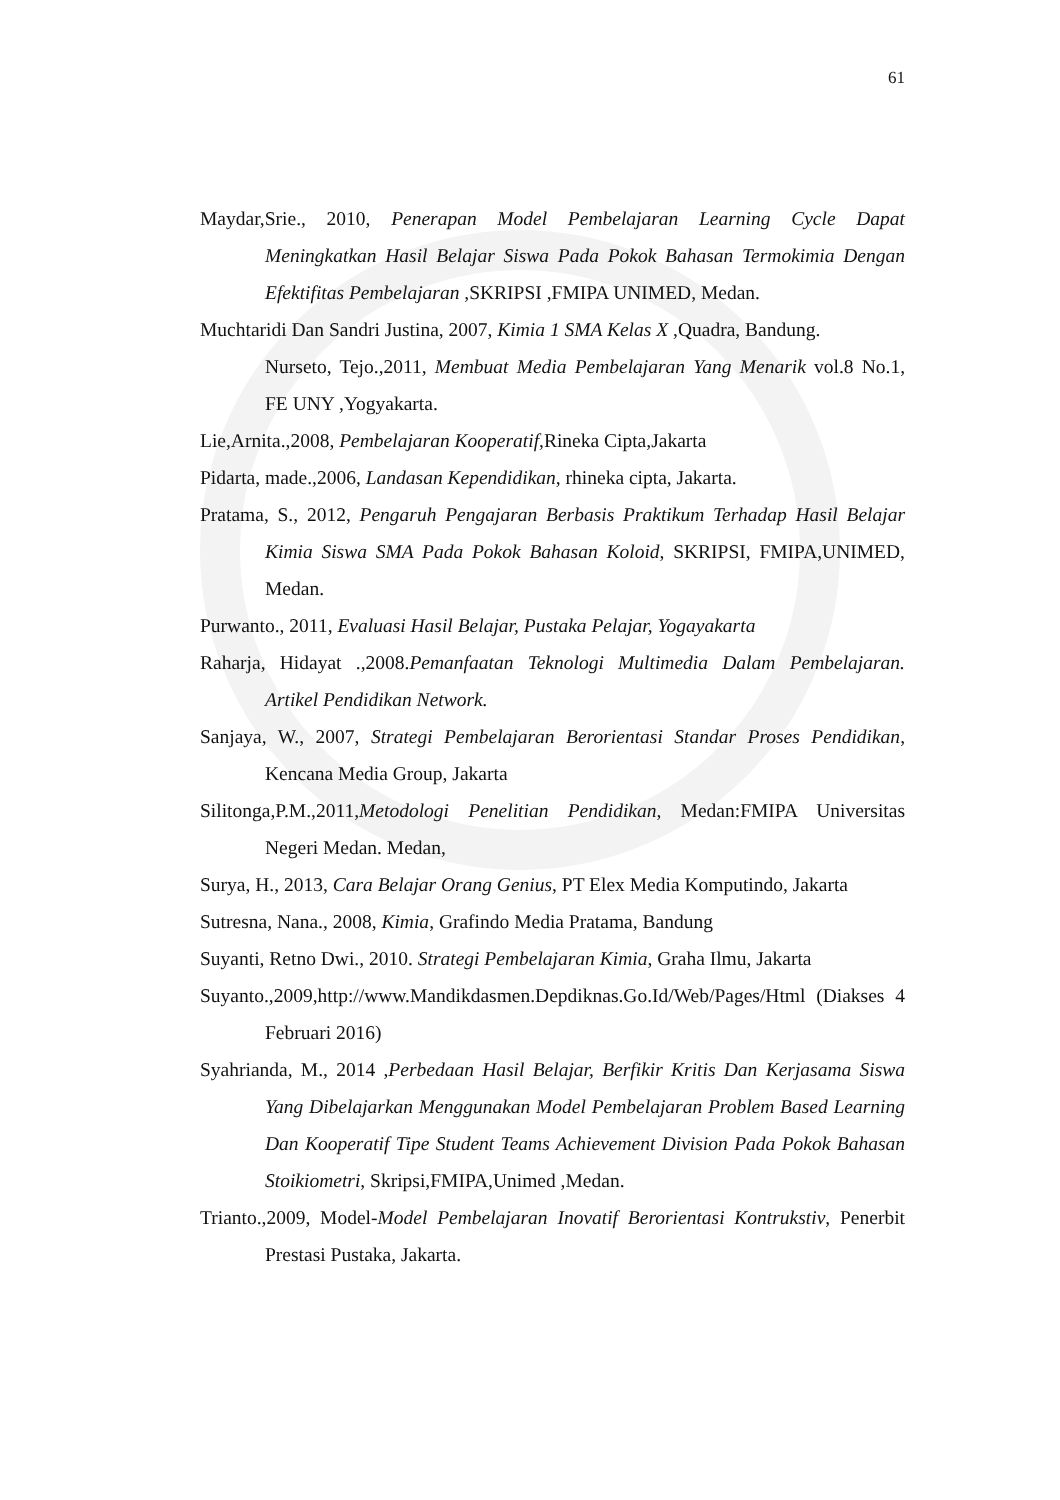61
Maydar,Srie., 2010, Penerapan Model Pembelajaran Learning Cycle Dapat Meningkatkan Hasil Belajar Siswa Pada Pokok Bahasan Termokimia Dengan Efektifitas Pembelajaran ,SKRIPSI ,FMIPA UNIMED, Medan.
Muchtaridi Dan Sandri Justina, 2007, Kimia 1 SMA Kelas X ,Quadra, Bandung.
Nurseto, Tejo.,2011, Membuat Media Pembelajaran Yang Menarik vol.8 No.1, FE UNY ,Yogyakarta.
Lie,Arnita.,2008, Pembelajaran Kooperatif,Rineka Cipta,Jakarta
Pidarta, made.,2006, Landasan Kependidikan, rhineka cipta, Jakarta.
Pratama, S., 2012, Pengaruh Pengajaran Berbasis Praktikum Terhadap Hasil Belajar Kimia Siswa SMA Pada Pokok Bahasan Koloid, SKRIPSI, FMIPA,UNIMED, Medan.
Purwanto., 2011, Evaluasi Hasil Belajar, Pustaka Pelajar, Yogayakarta
Raharja, Hidayat .,2008.Pemanfaatan Teknologi Multimedia Dalam Pembelajaran. Artikel Pendidikan Network.
Sanjaya, W., 2007, Strategi Pembelajaran Berorientasi Standar Proses Pendidikan, Kencana Media Group, Jakarta
Silitonga,P.M.,2011,Metodologi Penelitian Pendidikan, Medan:FMIPA Universitas Negeri Medan. Medan,
Surya, H., 2013, Cara Belajar Orang Genius, PT Elex Media Komputindo, Jakarta
Sutresna, Nana., 2008, Kimia, Grafindo Media Pratama, Bandung
Suyanti, Retno Dwi., 2010. Strategi Pembelajaran Kimia, Graha Ilmu, Jakarta
Suyanto.,2009,http://www.Mandikdasmen.Depdiknas.Go.Id/Web/Pages/Html (Diakses 4 Februari 2016)
Syahrianda, M., 2014 ,Perbedaan Hasil Belajar, Berfikir Kritis Dan Kerjasama Siswa Yang Dibelajarkan Menggunakan Model Pembelajaran Problem Based Learning Dan Kooperatif Tipe Student Teams Achievement Division Pada Pokok Bahasan Stoikiometri, Skripsi,FMIPA,Unimed ,Medan.
Trianto.,2009, Model-Model Pembelajaran Inovatif Berorientasi Kontrukstiv, Penerbit Prestasi Pustaka, Jakarta.